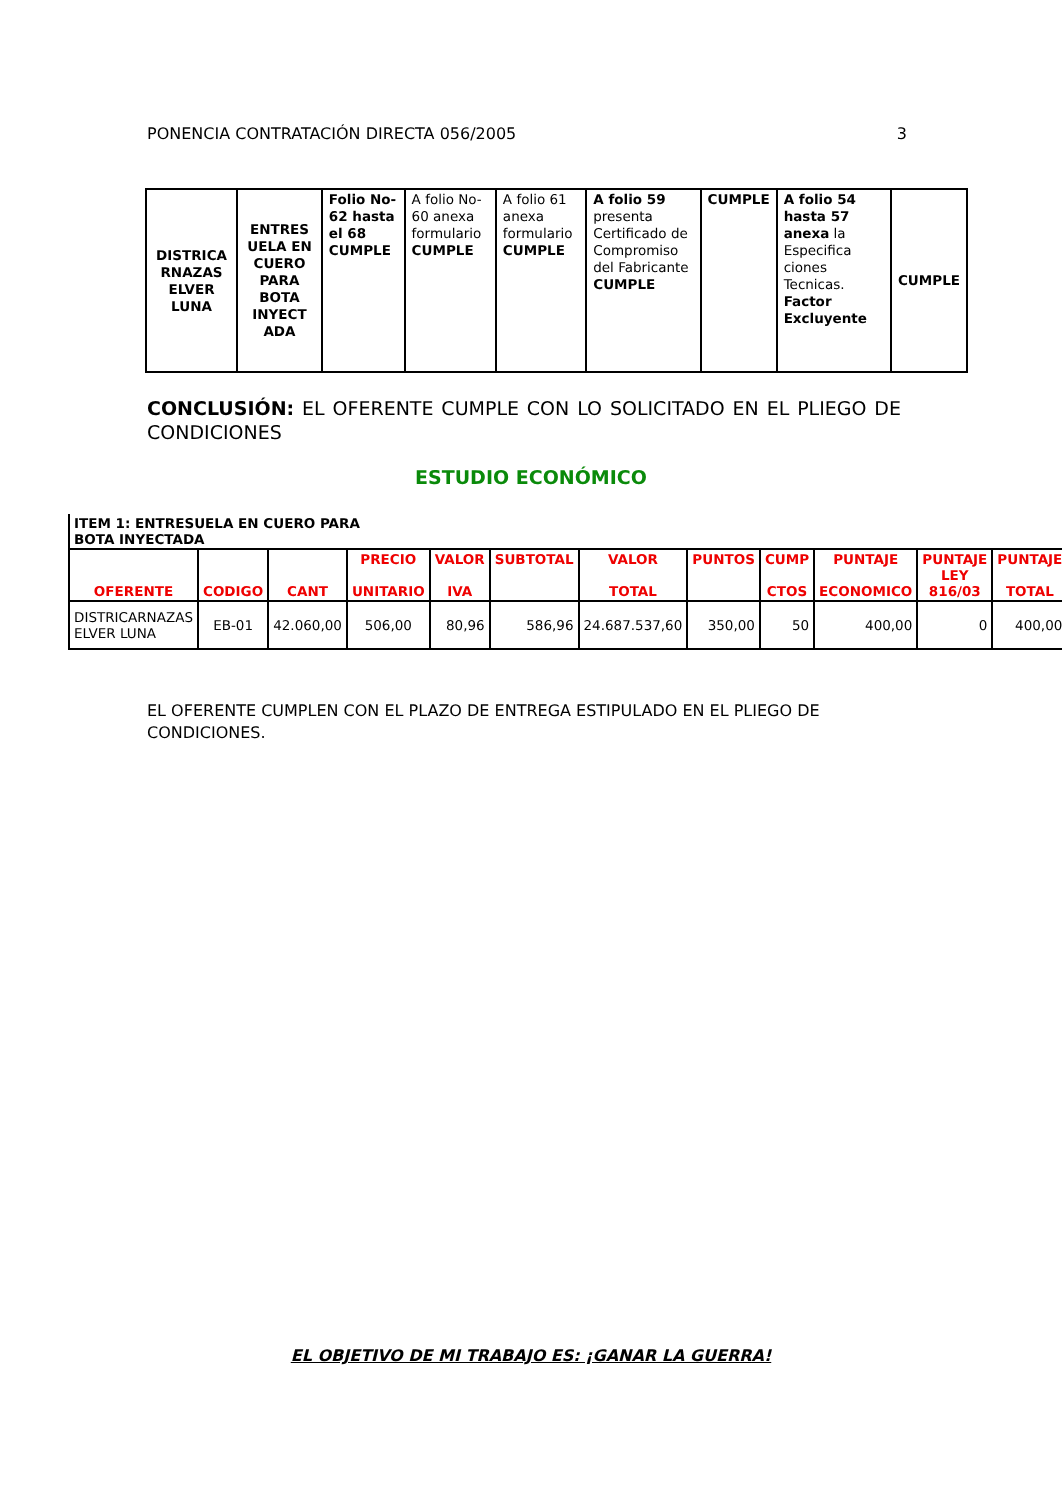PONENCIA CONTRATACIÓN DIRECTA 056/2005 3
| DISTRICA RNAZAS ELVER LUNA | ENTRES UELA EN CUERO PARA BOTA INYECT ADA | Folio No-62 hasta el 68 CUMPLE | A folio No-60 anexa formulario CUMPLE | A folio 61 anexa formulario CUMPLE | A folio 59 presenta Certificado de Compromiso del Fabricante CUMPLE | CUMPLE | A folio 54 hasta 57 anexa la Especifica ciones Tecnicas. Factor Excluyente | CUMPLE |
CONCLUSIÓN: EL OFERENTE CUMPLE CON LO SOLICITADO EN EL PLIEGO DE CONDICIONES
ESTUDIO ECONÓMICO
| ITEM 1: ENTRESUELA EN CUERO PARA BOTA INYECTADA | | | | | | | | | | | |
| OFERENTE | CODIGO | CANT | PRECIO UNITARIO | VALOR IVA | SUBTOTAL | VALOR TOTAL | PUNTOS | CUMP CTOS | PUNTAJE ECONOMICO | PUNTAJE LEY 816/03 | PUNTAJE TOTAL |
| DISTRICARNAZAS ELVER LUNA | EB-01 | 42.060,00 | 506,00 | 80,96 | 586,96 | 24.687.537,60 | 350,00 | 50 | 400,00 | 0 | 400,00 |
EL OFERENTE CUMPLEN CON EL PLAZO DE ENTREGA ESTIPULADO EN EL PLIEGO DE CONDICIONES.
EL OBJETIVO DE MI TRABAJO ES: ¡GANAR LA GUERRA!